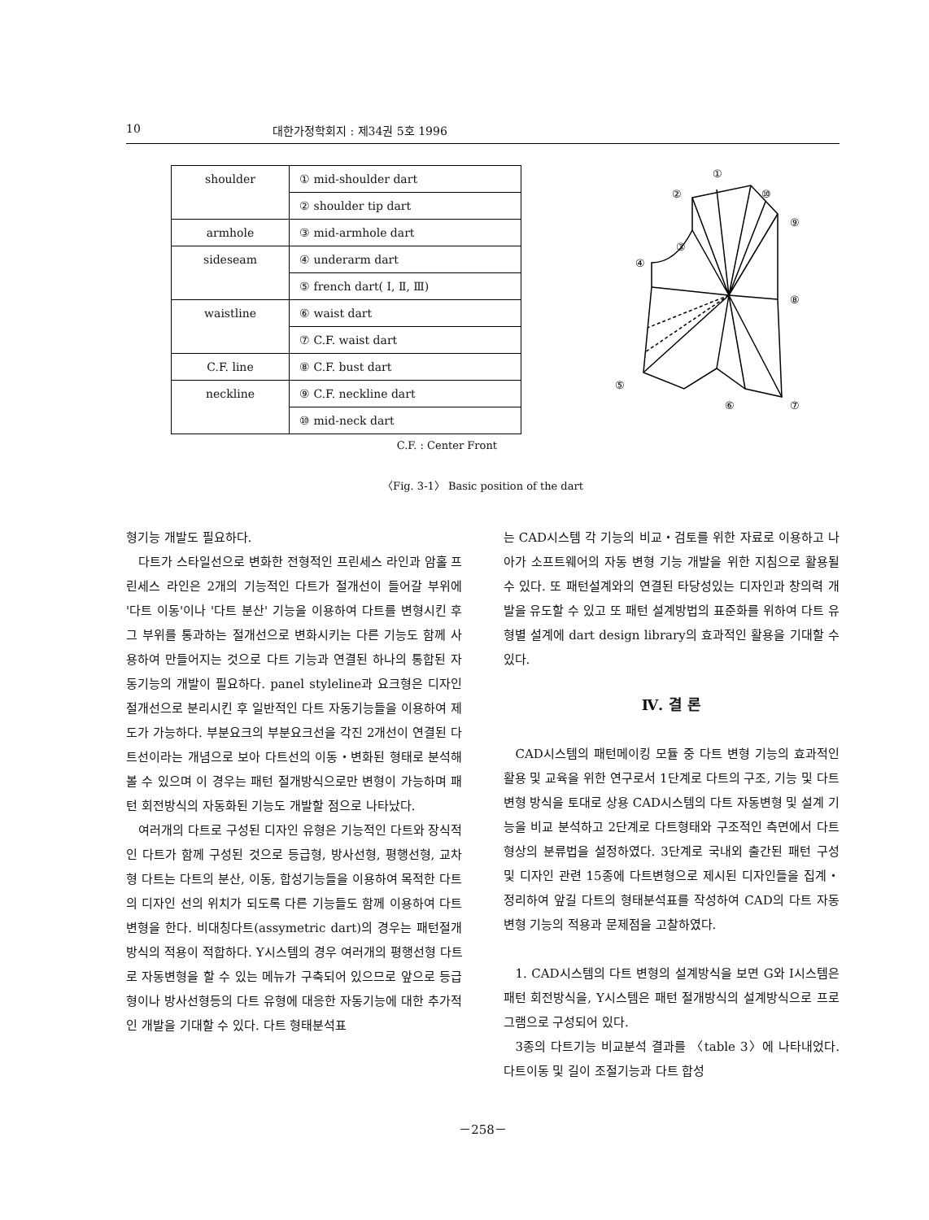10 대한가정학회지 : 제34권 5호 1996
| shoulder | ① mid-shoulder dart |
| | ② shoulder tip dart |
| armhole | ③ mid-armhole dart |
| sideseam | ④ underarm dart |
| | ⑤ french dart( Ⅰ, Ⅱ, Ⅲ) |
| waistline | ⑥ waist dart |
| | ⑦ C.F. waist dart |
| C.F. line | ⑧ C.F. bust dart |
| neckline | ⑨ C.F. neckline dart |
| | ⑩ mid-neck dart |
C.F. : Center Front
①
②
⑩
⑨
③
④
⑧
⑤
⑥
⑦
〈Fig. 3-1〉 Basic position of the dart
형기능 개발도 필요하다.
다트가 스타일선으로 변화한 전형적인 프린세스 라인과 암홀 프린세스 라인은 2개의 기능적인 다트가 절개선이 들어갈 부위에 '다트 이동'이나 '다트 분산' 기능을 이용하여 다트를 변형시킨 후 그 부위를 통과하는 절개선으로 변화시키는 다른 기능도 함께 사용하여 만들어지는 것으로 다트 기능과 연결된 하나의 통합된 자동기능의 개발이 필요하다. panel styleline과 요크형은 디자인 절개선으로 분리시킨 후 일반적인 다트 자동기능들을 이용하여 제도가 가능하다. 부분요크의 부분요크선을 각진 2개선이 연결된 다트선이라는 개념으로 보아 다트선의 이동・변화된 형태로 분석해 볼 수 있으며 이 경우는 패턴 절개방식으로만 변형이 가능하며 패턴 회전방식의 자동화된 기능도 개발할 점으로 나타났다.
여러개의 다트로 구성된 디자인 유형은 기능적인 다트와 장식적인 다트가 함께 구성된 것으로 등급형, 방사선형, 평행선형, 교차형 다트는 다트의 분산, 이동, 합성기능들을 이용하여 목적한 다트의 디자인 선의 위치가 되도록 다른 기능들도 함께 이용하여 다트 변형을 한다. 비대칭다트(assymetric dart)의 경우는 패턴절개방식의 적용이 적합하다. Y시스템의 경우 여러개의 평행선형 다트로 자동변형을 할 수 있는 메뉴가 구축되어 있으므로 앞으로 등급형이나 방사선형등의 다트 유형에 대응한 자동기능에 대한 추가적인 개발을 기대할 수 있다. 다트 형태분석표
는 CAD시스템 각 기능의 비교・검토를 위한 자료로 이용하고 나아가 소프트웨어의 자동 변형 기능 개발을 위한 지침으로 활용될 수 있다. 또 패턴설계와의 연결된 타당성있는 디자인과 창의력 개발을 유도할 수 있고 또 패턴 설계방법의 표준화를 위하여 다트 유형별 설계에 dart design library의 효과적인 활용을 기대할 수 있다.
Ⅳ. 결 론
CAD시스템의 패턴메이킹 모듈 중 다트 변형 기능의 효과적인 활용 및 교육을 위한 연구로서 1단계로 다트의 구조, 기능 및 다트변형 방식을 토대로 상용 CAD시스템의 다트 자동변형 및 설계 기능을 비교 분석하고 2단계로 다트형태와 구조적인 측면에서 다트형상의 분류법을 설정하였다. 3단계로 국내외 출간된 패턴 구성 및 디자인 관련 15종에 다트변형으로 제시된 디자인들을 집계・정리하여 앞길 다트의 형태분석표를 작성하여 CAD의 다트 자동 변형 기능의 적용과 문제점을 고찰하였다.
1. CAD시스템의 다트 변형의 설계방식을 보면 G와 I시스템은 패턴 회전방식을, Y시스템은 패턴 절개방식의 설계방식으로 프로그램으로 구성되어 있다.
3종의 다트기능 비교분석 결과를 〈table 3〉에 나타내었다. 다트이동 및 길이 조절기능과 다트 합성
－258－